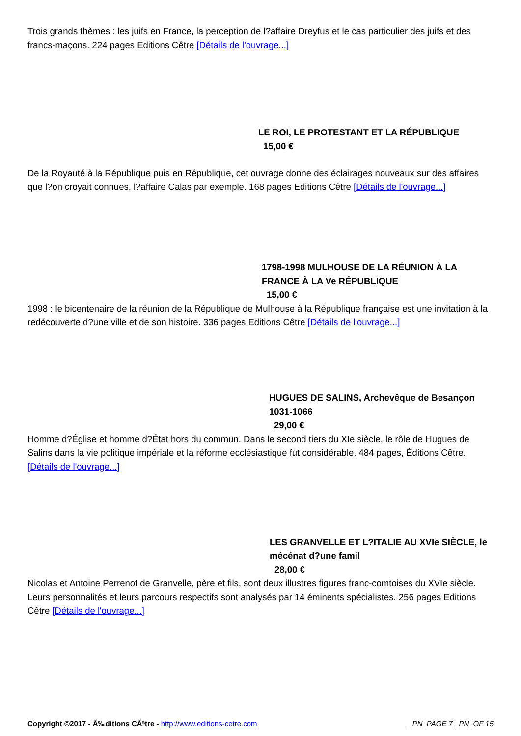Trois grands thèmes : les juifs en France, la perception de l?affaire Dreyfus et le cas particulier des juifs et des francs-maçons. 224 pages Editions Cêtre [Détails de l'ouvrage...]
LE ROI, LE PROTESTANT ET LA RÉPUBLIQUE
15,00 €
De la Royauté à la République puis en République, cet ouvrage donne des éclairages nouveaux sur des affaires que l?on croyait connues, l?affaire Calas par exemple. 168 pages Editions Cêtre [Détails de l'ouvrage...]
1798-1998 MULHOUSE DE LA RÉUNION À LA FRANCE À LA Ve RÉPUBLIQUE
15,00 €
1998 : le bicentenaire de la réunion de la République de Mulhouse à la République française est une invitation à la redécouverte d?une ville et de son histoire. 336 pages Editions Cêtre [Détails de l'ouvrage...]
HUGUES DE SALINS, Archevêque de Besançon 1031-1066
29,00 €
Homme d?Église et homme d?État hors du commun. Dans le second tiers du XIe siècle, le rôle de Hugues de Salins dans la vie politique impériale et la réforme ecclésiastique fut considérable. 484 pages, Éditions Cêtre. [Détails de l'ouvrage...]
LES GRANVELLE ET L?ITALIE AU XVIe SIÈCLE, le mécénat d?une famil
28,00 €
Nicolas et Antoine Perrenot de Granvelle, père et fils, sont deux illustres figures franc-comtoises du XVIe siècle. Leurs personnalités et leurs parcours respectifs sont analysés par 14 éminents spécialistes. 256 pages Editions Cêtre [Détails de l'ouvrage...]
Copyright ©2017 - Ã‰ditions CÃªtre - http://www.editions-cetre.com _PN_PAGE 7 _PN_OF 15